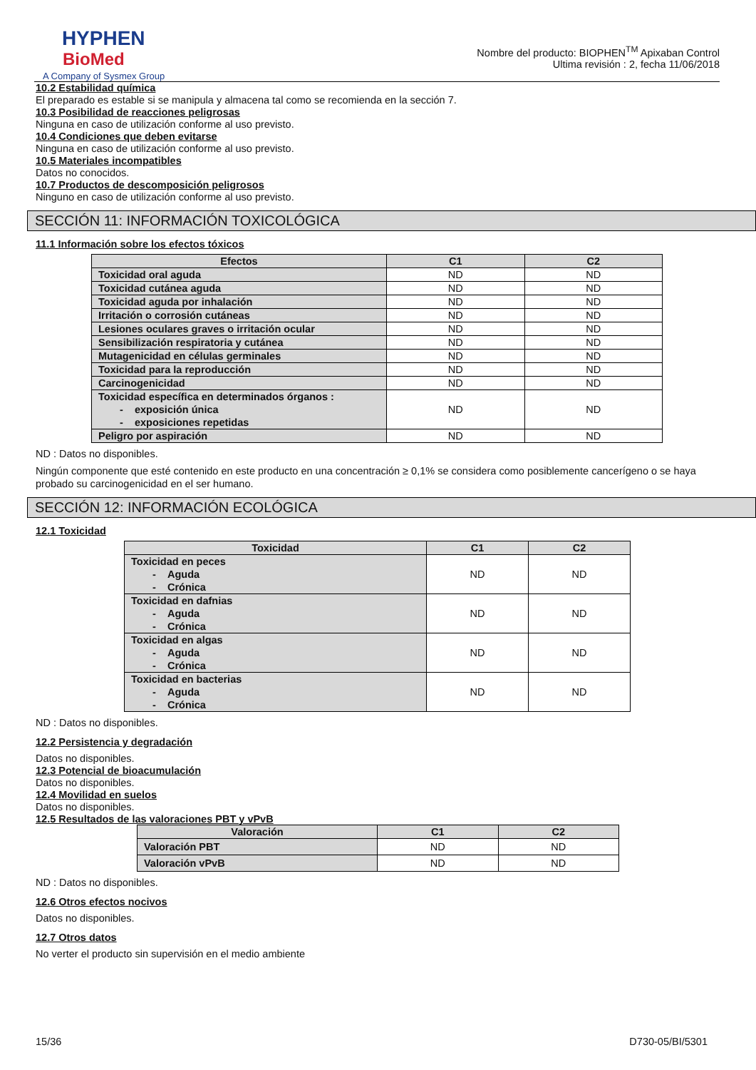HYPHEN
BioMed
A Company of Sysmex Group
Nombre del producto: BIOPHEN<sup>TM</sup> Apixaban Control
Ultima revisión : 2, fecha 11/06/2018
10.2 Estabilidad química
El preparado es estable si se manipula y almacena tal como se recomienda en la sección 7.
10.3 Posibilidad de reacciones peligrosas
Ninguna en caso de utilización conforme al uso previsto.
10.4 Condiciones que deben evitarse
Ninguna en caso de utilización conforme al uso previsto.
10.5 Materiales incompatibles
Datos no conocidos.
10.7 Productos de descomposición peligrosos
Ninguno en caso de utilización conforme al uso previsto.
SECCIÓN 11: INFORMACIÓN TOXICOLÓGICA
11.1 Información sobre los efectos tóxicos
| Efectos | C1 | C2 |
| --- | --- | --- |
| Toxicidad oral aguda | ND | ND |
| Toxicidad cutánea aguda | ND | ND |
| Toxicidad aguda por inhalación | ND | ND |
| Irritación o corrosión cutáneas | ND | ND |
| Lesiones oculares graves o irritación ocular | ND | ND |
| Sensibilización respiratoria y cutánea | ND | ND |
| Mutagenicidad en células germinales | ND | ND |
| Toxicidad para la reproducción | ND | ND |
| Carcinogenicidad | ND | ND |
| Toxicidad específica en determinados órganos : - exposición única - exposiciones repetidas | ND | ND |
| Peligro por aspiración | ND | ND |
ND : Datos no disponibles.
Ningún componente que esté contenido en este producto en una concentración ≥ 0,1% se considera como posiblemente cancerígeno o se haya probado su carcinogenicidad en el ser humano.
SECCIÓN 12: INFORMACIÓN ECOLÓGICA
12.1 Toxicidad
| Toxicidad | C1 | C2 |
| --- | --- | --- |
| Toxicidad en peces - Aguda - Crónica | ND | ND |
| Toxicidad en dafnias - Aguda - Crónica | ND | ND |
| Toxicidad en algas - Aguda - Crónica | ND | ND |
| Toxicidad en bacterias - Aguda - Crónica | ND | ND |
ND : Datos no disponibles.
12.2 Persistencia y degradación
Datos no disponibles.
12.3 Potencial de bioacumulación
Datos no disponibles.
12.4 Movilidad en suelos
Datos no disponibles.
12.5 Resultados de las valoraciones PBT y vPvB
| Valoración | C1 | C2 |
| --- | --- | --- |
| Valoración PBT | ND | ND |
| Valoración vPvB | ND | ND |
ND : Datos no disponibles.
12.6 Otros efectos nocivos
Datos no disponibles.
12.7 Otros datos
No verter el producto sin supervisión en el medio ambiente
15/36 D730-05/BI/5301